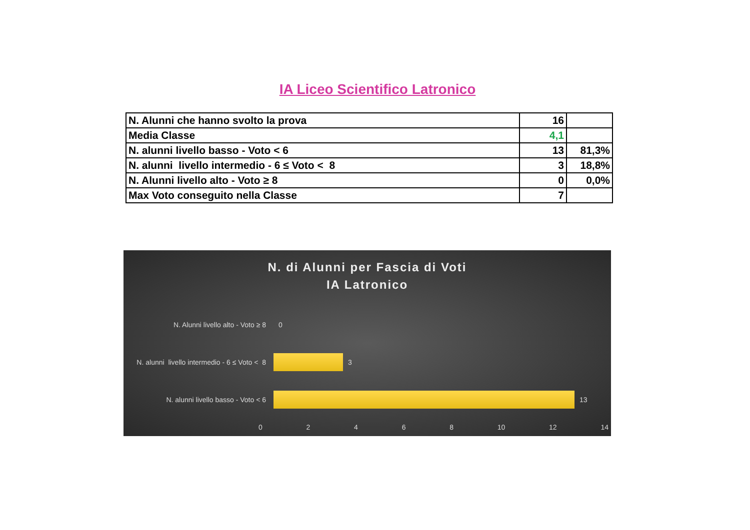IA Liceo Scientifico Latronico
| N. Alunni che hanno svolto la prova | 16 | |
| Media Classe | 4,1 | |
| N. alunni livello basso - Voto < 6 | 13 | 81,3% |
| N. alunni livello intermedio - 6 ≤ Voto < 8 | 3 | 18,8% |
| N. Alunni livello alto - Voto ≥ 8 | 0 | 0,0% |
| Max Voto conseguito nella Classe | 7 | |
N. di Alunni per Fascia di Voti
IA Latronico
N. Alunni livello alto - Voto ≥ 8 0
N. alunni livello intermedio - 6 ≤ Voto < 8
3
N. alunni livello basso - Voto < 6
13
0 2 4 6 8 10 12 14